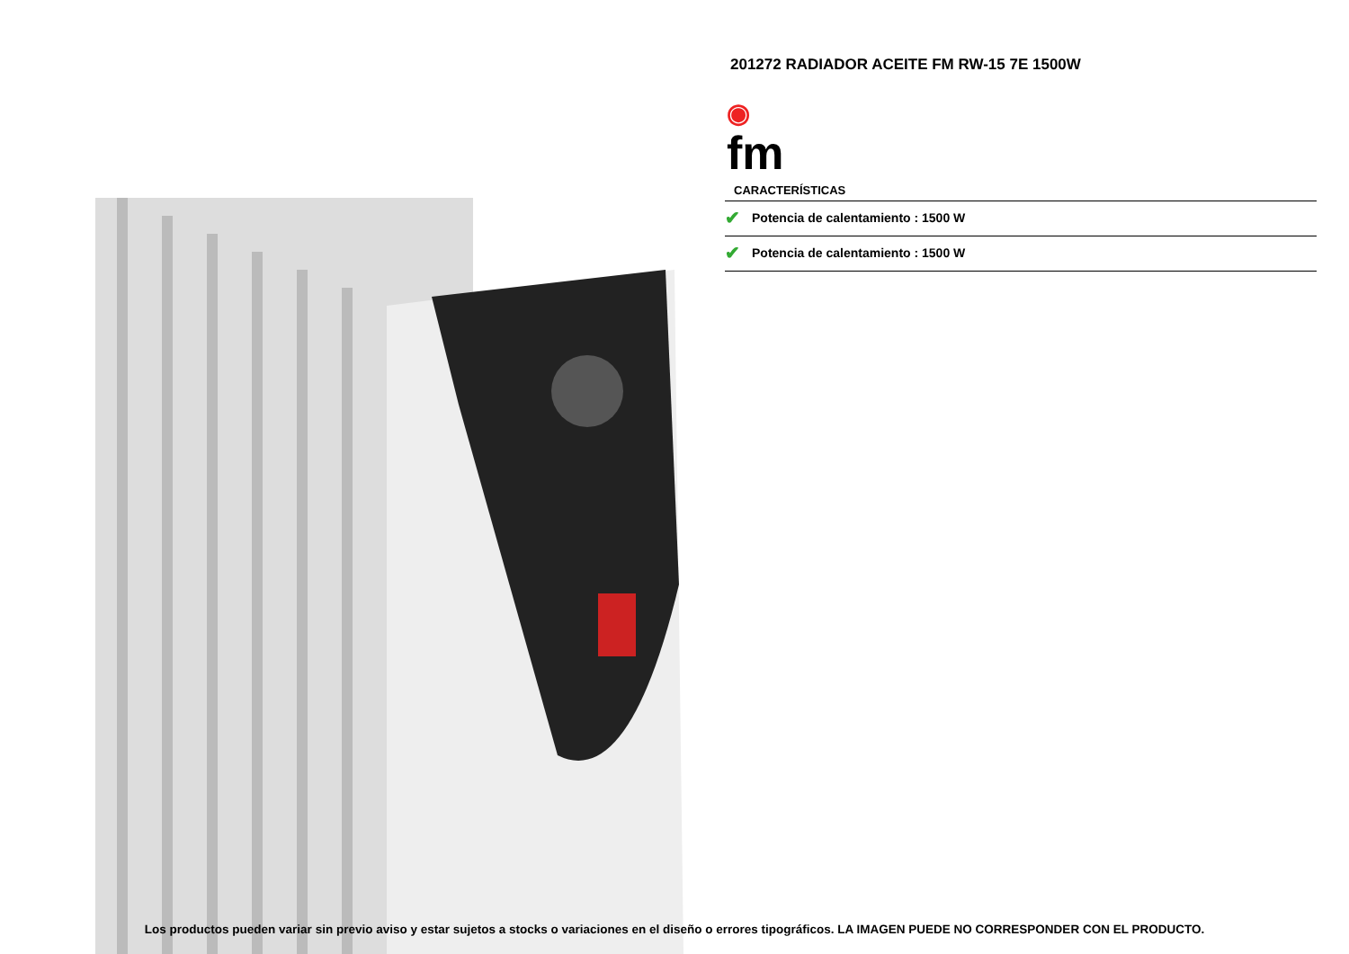201272 RADIADOR ACEITE FM RW-15 7E 1500W
◉
fm
CARACTERÍSTICAS
✔ Potencia de calentamiento : 1500 W
✔ Potencia de calentamiento : 1500 W
Los productos pueden variar sin previo aviso y estar sujetos a stocks o variaciones en el diseño o errores tipográficos. LA IMAGEN PUEDE NO CORRESPONDER CON EL PRODUCTO.